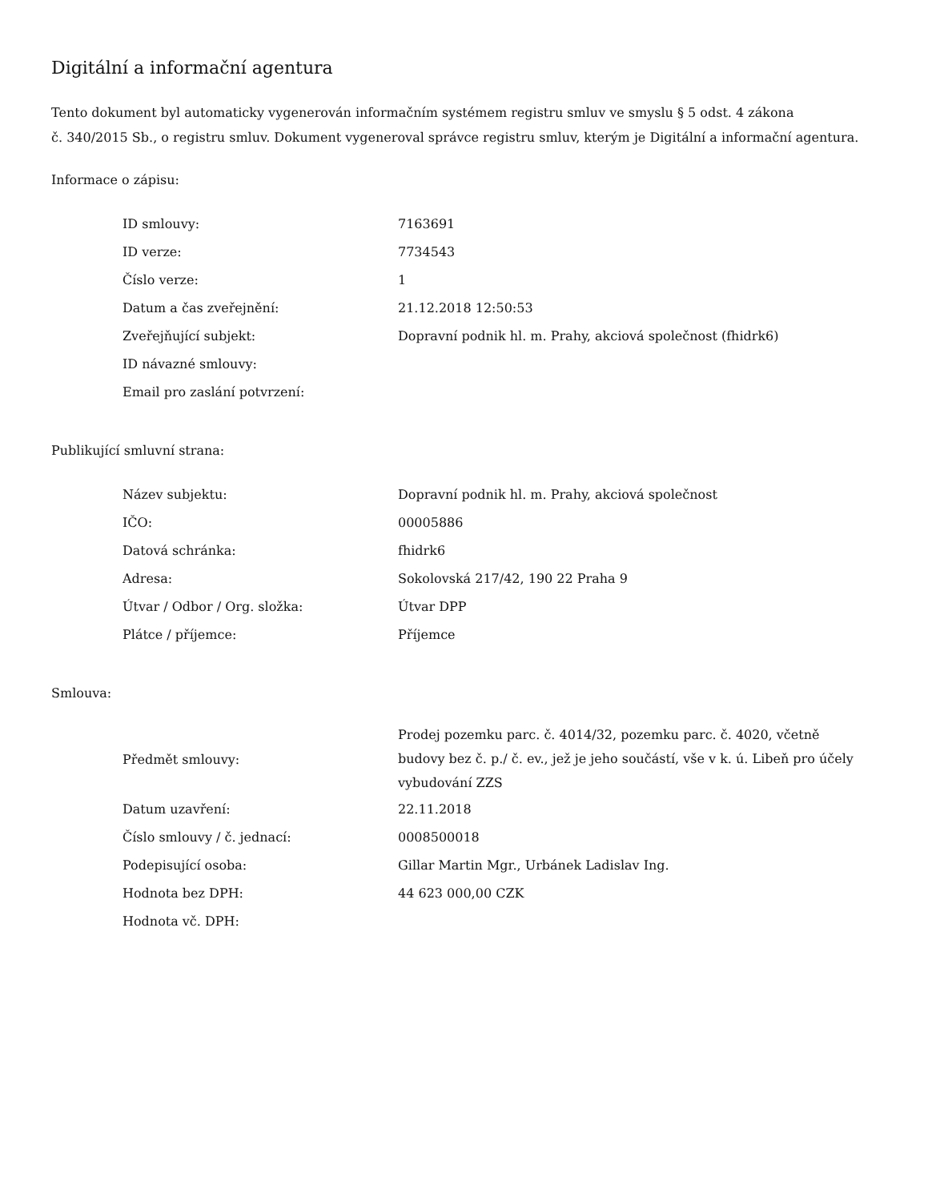Digitální a informační agentura
Tento dokument byl automaticky vygenerován informačním systémem registru smluv ve smyslu § 5 odst. 4 zákona
č. 340/2015 Sb., o registru smluv. Dokument vygeneroval správce registru smluv, kterým je Digitální a informační agentura.
Informace o zápisu:
| ID smlouvy: | 7163691 |
| ID verze: | 7734543 |
| Číslo verze: | 1 |
| Datum a čas zveřejnění: | 21.12.2018 12:50:53 |
| Zveřejňující subjekt: | Dopravní podnik hl. m. Prahy, akciová společnost (fhidrk6) |
| ID návazné smlouvy: | |
| Email pro zaslání potvrzení: | |
Publikující smluvní strana:
| Název subjektu: | Dopravní podnik hl. m. Prahy, akciová společnost |
| IČO: | 00005886 |
| Datová schránka: | fhidrk6 |
| Adresa: | Sokolovská 217/42, 190 22 Praha 9 |
| Útvar / Odbor / Org. složka: | Útvar DPP |
| Plátce / příjemce: | Příjemce |
Smlouva:
| Předmět smlouvy: | Prodej pozemku parc. č. 4014/32, pozemku parc. č. 4020, včetně budovy bez č. p./ č. ev., jež je jeho součástí, vše v k. ú. Libeň pro účely vybudování ZZS |
| Datum uzavření: | 22.11.2018 |
| Číslo smlouvy / č. jednací: | 0008500018 |
| Podepisující osoba: | Gillar Martin Mgr., Urbánek Ladislav Ing. |
| Hodnota bez DPH: | 44 623 000,00 CZK |
| Hodnota vč. DPH: | |